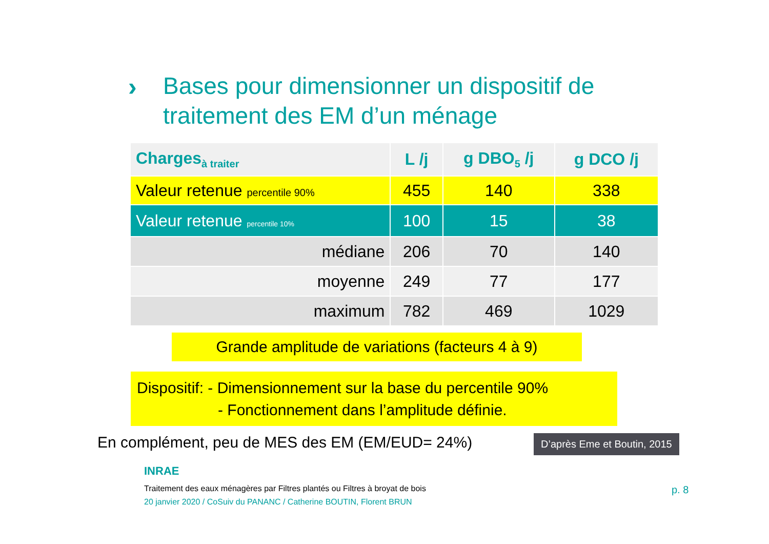›
Bases pour dimensionner un dispositif de
traitement des EM d’un ménage
| Charges<sub>à traiter</sub> | L /j | g DBO<sub>5</sub> /j | g DCO /j |
| --- | --- | --- | --- |
| Valeur retenue percentile 90% | 455 | 140 | 338 |
| Valeur retenue percentile 10% | 100 | 15 | 38 |
| médiane | 206 | 70 | 140 |
| moyenne | 249 | 77 | 177 |
| maximum | 782 | 469 | 1029 |
Grande amplitude de variations (facteurs 4 à 9)
Dispositif: - Dimensionnement sur la base du percentile 90%
- Fonctionnement dans l’amplitude définie.
En complément, peu de MES des EM (EM/EUD= 24%)
D’après Eme et Boutin, 2015
INRAE
Traitement des eaux ménagères par Filtres plantés ou Filtres à broyat de bois
20 janvier 2020 / CoSuiv du PANANC / Catherine BOUTIN, Florent BRUN
p. 8